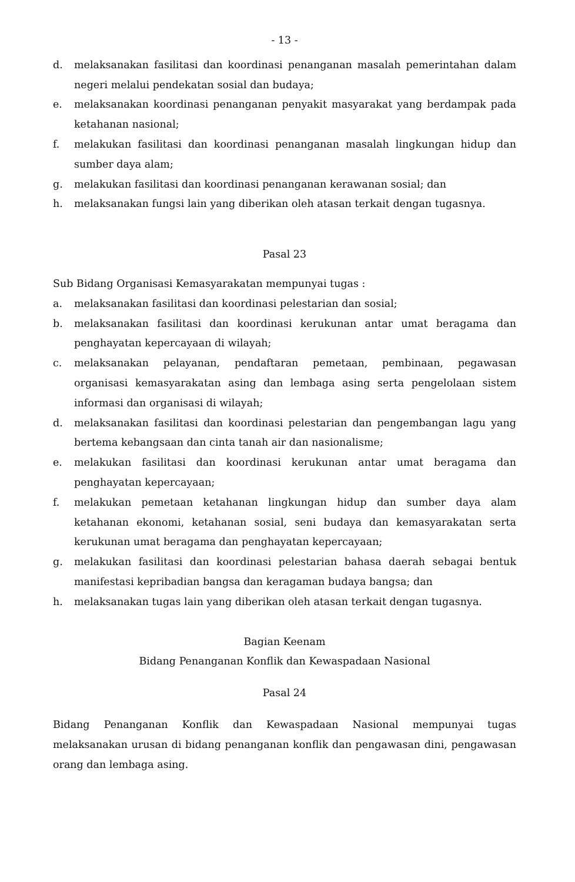- 13 -
d. melaksanakan fasilitasi dan koordinasi penanganan masalah pemerintahan dalam negeri melalui pendekatan sosial dan budaya;
e. melaksanakan koordinasi penanganan penyakit masyarakat yang berdampak pada ketahanan nasional;
f. melakukan fasilitasi dan koordinasi penanganan masalah lingkungan hidup dan sumber daya alam;
g. melakukan fasilitasi dan koordinasi penanganan kerawanan sosial; dan
h. melaksanakan fungsi lain yang diberikan oleh atasan terkait dengan tugasnya.
Pasal 23
Sub Bidang Organisasi Kemasyarakatan mempunyai tugas :
a. melaksanakan fasilitasi dan koordinasi pelestarian dan sosial;
b. melaksanakan fasilitasi dan koordinasi kerukunan antar umat beragama dan penghayatan kepercayaan di wilayah;
c. melaksanakan pelayanan, pendaftaran pemetaan, pembinaan, pegawasan organisasi kemasyarakatan asing dan lembaga asing serta pengelolaan sistem informasi dan organisasi di wilayah;
d. melaksanakan fasilitasi dan koordinasi pelestarian dan pengembangan lagu yang bertema kebangsaan dan cinta tanah air dan nasionalisme;
e. melakukan fasilitasi dan koordinasi kerukunan antar umat beragama dan penghayatan kepercayaan;
f. melakukan pemetaan ketahanan lingkungan hidup dan sumber daya alam ketahanan ekonomi, ketahanan sosial, seni budaya dan kemasyarakatan serta kerukunan umat beragama dan penghayatan kepercayaan;
g. melakukan fasilitasi dan koordinasi pelestarian bahasa daerah sebagai bentuk manifestasi kepribadian bangsa dan keragaman budaya bangsa; dan
h. melaksanakan tugas lain yang diberikan oleh atasan terkait dengan tugasnya.
Bagian Keenam
Bidang Penanganan Konflik dan Kewaspadaan Nasional
Pasal 24
Bidang Penanganan Konflik dan Kewaspadaan Nasional mempunyai tugas melaksanakan urusan di bidang penanganan konflik dan pengawasan dini, pengawasan orang dan lembaga asing.